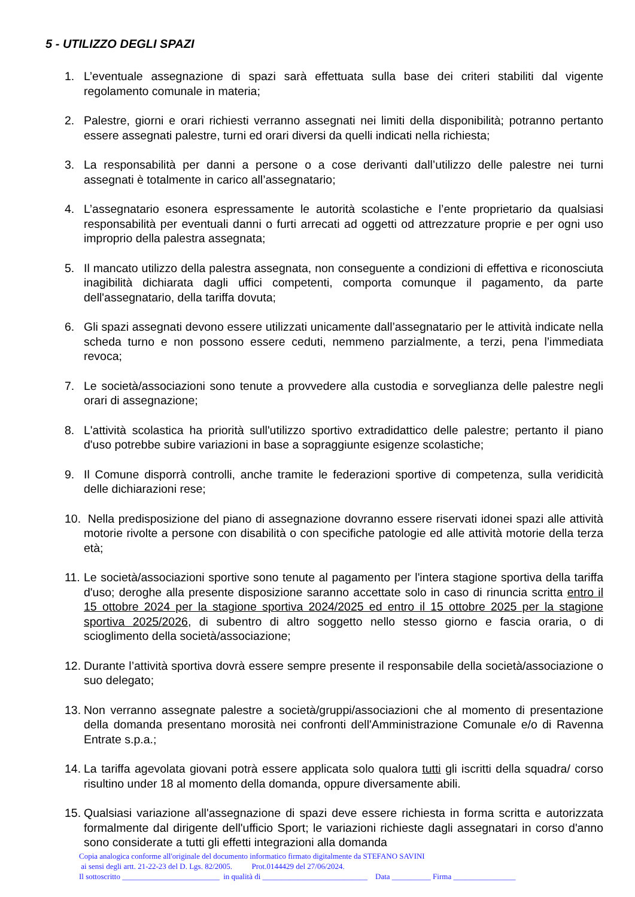5 - UTILIZZO DEGLI SPAZI
1. L’eventuale assegnazione di spazi sarà effettuata sulla base dei criteri stabiliti dal vigente regolamento comunale in materia;
2. Palestre, giorni e orari richiesti verranno assegnati nei limiti della disponibilità; potranno pertanto essere assegnati palestre, turni ed orari diversi da quelli indicati nella richiesta;
3. La responsabilità per danni a persone o a cose derivanti dall’utilizzo delle palestre nei turni assegnati è totalmente in carico all’assegnatario;
4. L’assegnatario esonera espressamente le autorità scolastiche e l’ente proprietario da qualsiasi responsabilità per eventuali danni o furti arrecati ad oggetti od attrezzature proprie e per ogni uso improprio della palestra assegnata;
5. Il mancato utilizzo della palestra assegnata, non conseguente a condizioni di effettiva e riconosciuta inagibilità dichiarata dagli uffici competenti, comporta comunque il pagamento, da parte dell'assegnatario, della tariffa dovuta;
6. Gli spazi assegnati devono essere utilizzati unicamente dall’assegnatario per le attività indicate nella scheda turno e non possono essere ceduti, nemmeno parzialmente, a terzi, pena l’immediata revoca;
7. Le società/associazioni sono tenute a provvedere alla custodia e sorveglianza delle palestre negli orari di assegnazione;
8. L'attività scolastica ha priorità sull'utilizzo sportivo extradidattico delle palestre; pertanto il piano d'uso potrebbe subire variazioni in base a sopraggiunte esigenze scolastiche;
9. Il Comune disporrà controlli, anche tramite le federazioni sportive di competenza, sulla veridicità delle dichiarazioni rese;
10. Nella predisposizione del piano di assegnazione dovranno essere riservati idonei spazi alle attività motorie rivolte a persone con disabilità o con specifiche patologie ed alle attività motorie della terza età;
11. Le società/associazioni sportive sono tenute al pagamento per l'intera stagione sportiva della tariffa d'uso; deroghe alla presente disposizione saranno accettate solo in caso di rinuncia scritta entro il 15 ottobre 2024 per la stagione sportiva 2024/2025 ed entro il 15 ottobre 2025 per la stagione sportiva 2025/2026, di subentro di altro soggetto nello stesso giorno e fascia oraria, o di scioglimento della società/associazione;
12. Durante l’attività sportiva dovrà essere sempre presente il responsabile della società/associazione o suo delegato;
13. Non verranno assegnate palestre a società/gruppi/associazioni che al momento di presentazione della domanda presentano morosità nei confronti dell'Amministrazione Comunale e/o di Ravenna Entrate s.p.a.;
14. La tariffa agevolata giovani potrà essere applicata solo qualora tutti gli iscritti della squadra/ corso risultino under 18 al momento della domanda, oppure diversamente abili.
15. Qualsiasi variazione all'assegnazione di spazi deve essere richiesta in forma scritta e autorizzata formalmente dal dirigente dell'ufficio Sport; le variazioni richieste dagli assegnatari in corso d'anno sono considerate a tutti gli effetti integrazioni alla domanda
Copia analogica conforme all'originale del documento informatico firmato digitalmente da STEFANO SAVINI
ai sensi degli artt. 21-22-23 del D. Lgs. 82/2005. Prot.0144429 del 27/06/2024.
Il sottoscritto _________________________ in qualità di ___________________________ Data __________ Firma ________________